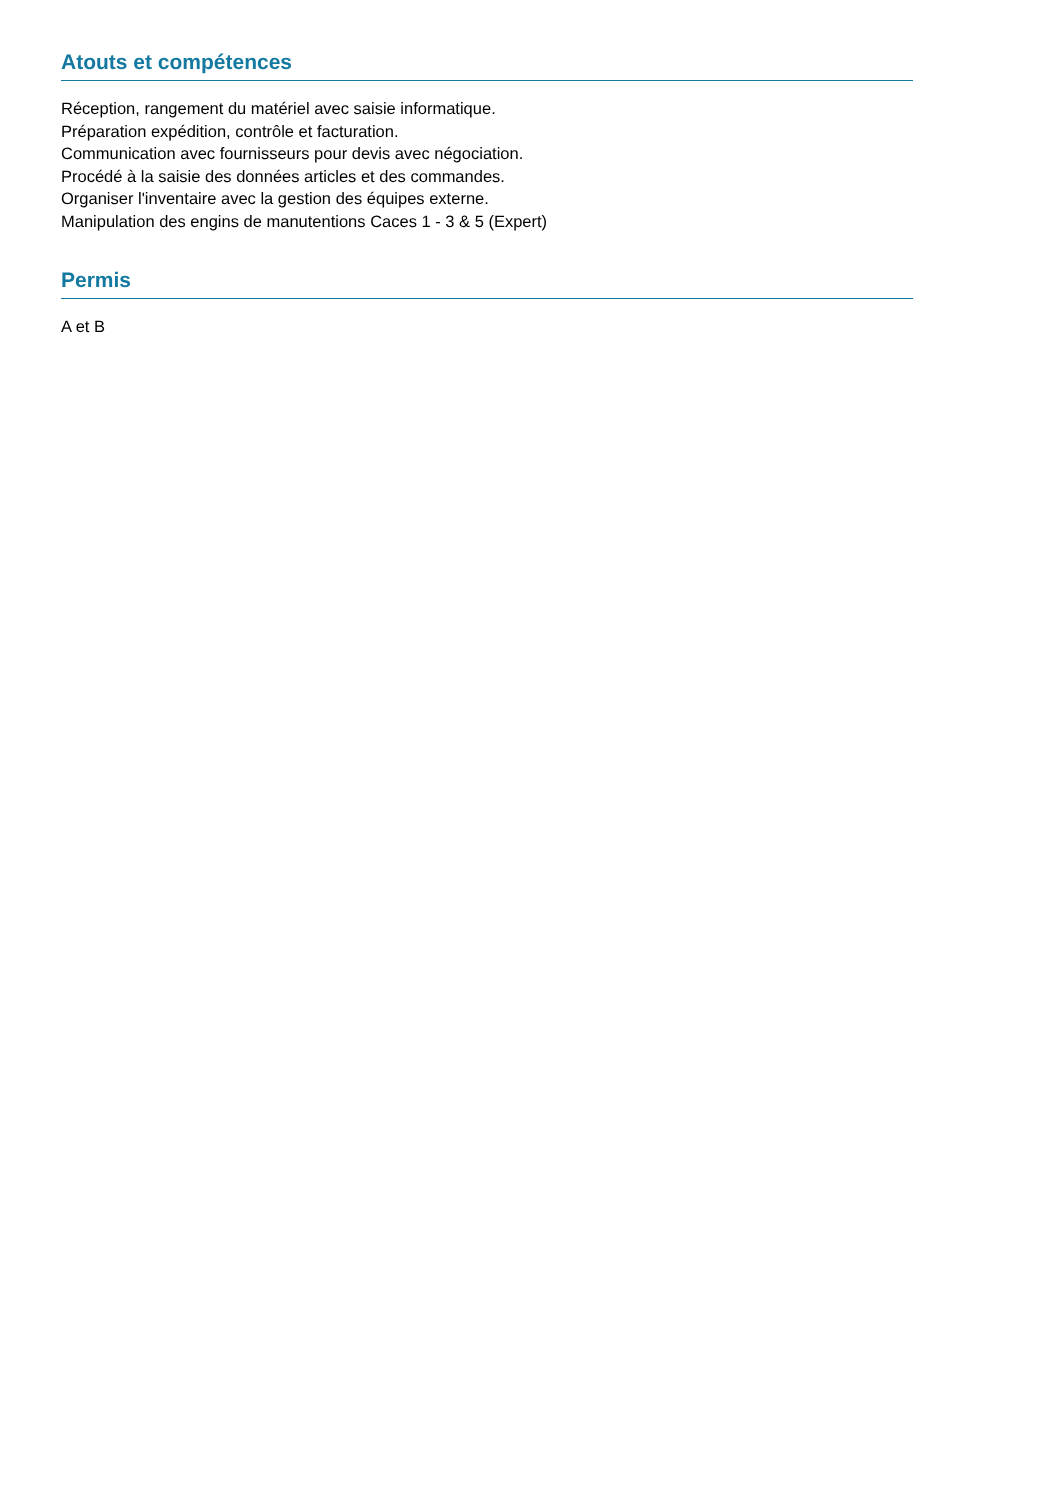Atouts et compétences
Réception, rangement du matériel avec saisie informatique.
Préparation expédition, contrôle et facturation.
Communication avec fournisseurs pour devis avec négociation.
Procédé à la saisie des données articles et des commandes.
Organiser l'inventaire avec la gestion des équipes externe.
Manipulation des engins de manutentions Caces 1 - 3 & 5 (Expert)
Permis
A et B